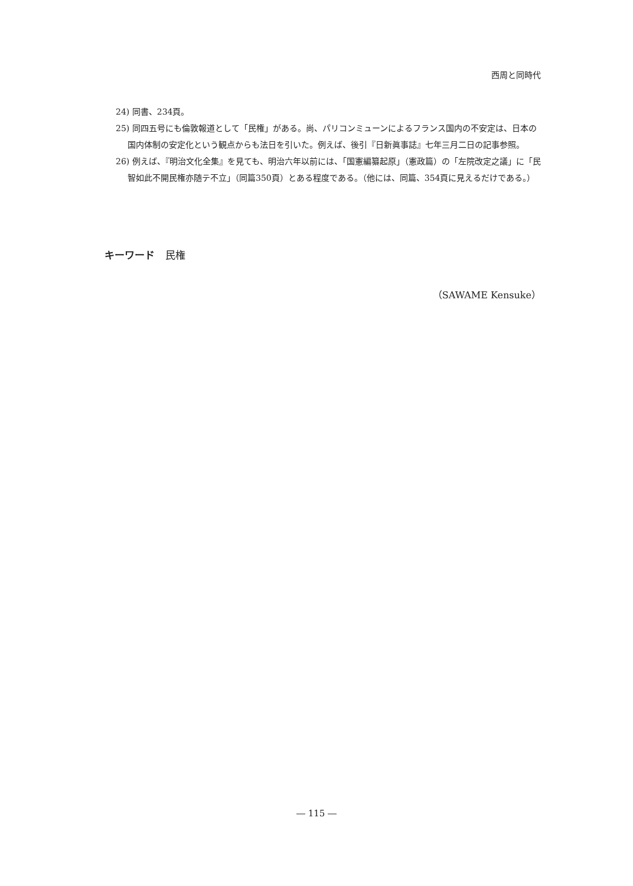西周と同時代
24) 同書、234頁。
25) 同四五号にも倫敦報道として「民権」がある。尚、パリコンミューンによるフランス国内の不安定は、日本の国内体制の安定化という観点からも法日を引いた。例えば、後引『日新眞事誌』七年三月二日の記事参照。
26) 例えば、『明治文化全集』を見ても、明治六年以前には、「国憲編纂起原」（憲政篇）の「左院改定之議」に「民智如此不開民権亦随テ不立」（同篇350頁）とある程度である。（他には、同篇、354頁に見えるだけである。）
キーワード 民権
（SAWAME Kensuke）
― 115 ―